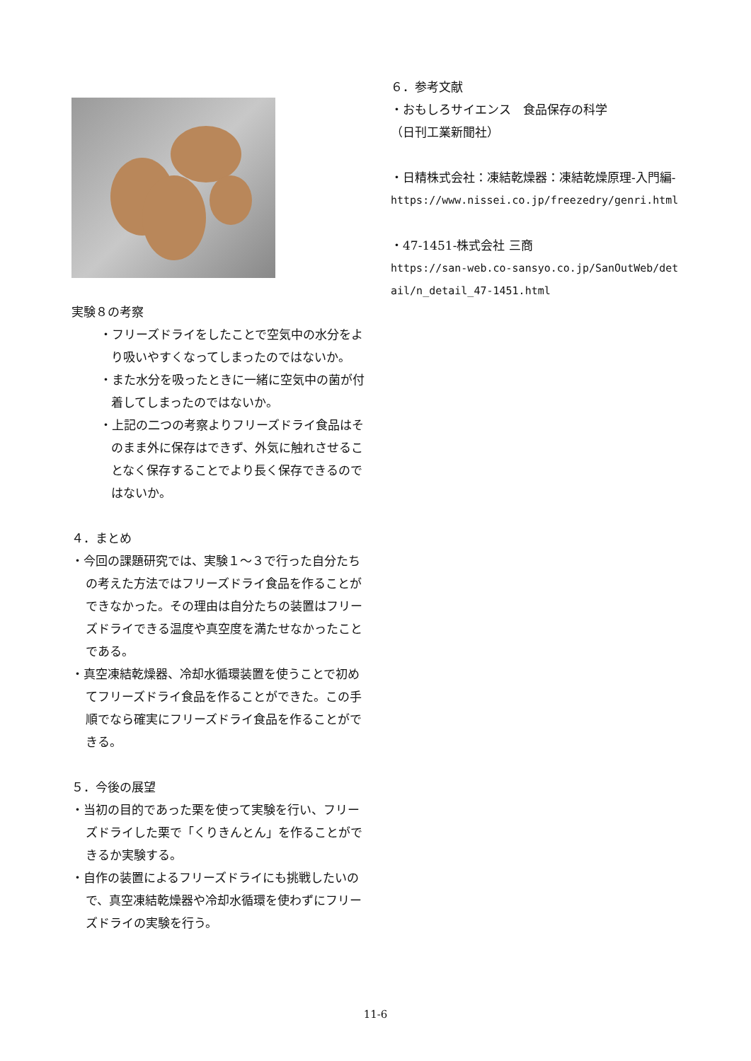実験８の考察
・フリーズドライをしたことで空気中の水分をより吸いやすくなってしまったのではないか。
・また水分を吸ったときに一緒に空気中の菌が付着してしまったのではないか。
・上記の二つの考察よりフリーズドライ食品はそのまま外に保存はできず、外気に触れさせることなく保存することでより長く保存できるのではないか。
４．まとめ
・今回の課題研究では、実験１～３で行った自分たちの考えた方法ではフリーズドライ食品を作ることができなかった。その理由は自分たちの装置はフリーズドライできる温度や真空度を満たせなかったことである。
・真空凍結乾燥器、冷却水循環装置を使うことで初めてフリーズドライ食品を作ることができた。この手順でなら確実にフリーズドライ食品を作ることができる。
５．今後の展望
・当初の目的であった栗を使って実験を行い、フリーズドライした栗で「くりきんとん」を作ることができるか実験する。
・自作の装置によるフリーズドライにも挑戦したいので、真空凍結乾燥器や冷却水循環を使わずにフリーズドライの実験を行う。
６．参考文献
・おもしろサイエンス　食品保存の科学
（日刊工業新聞社）
・日精株式会社：凍結乾燥器：凍結乾燥原理-入門編-
https://www.nissei.co.jp/freezedry/genri.html
・47-1451-株式会社 三商
https://san-web.co-sansyo.co.jp/SanOutWeb/detail/n_detail_47-1451.html
11-6